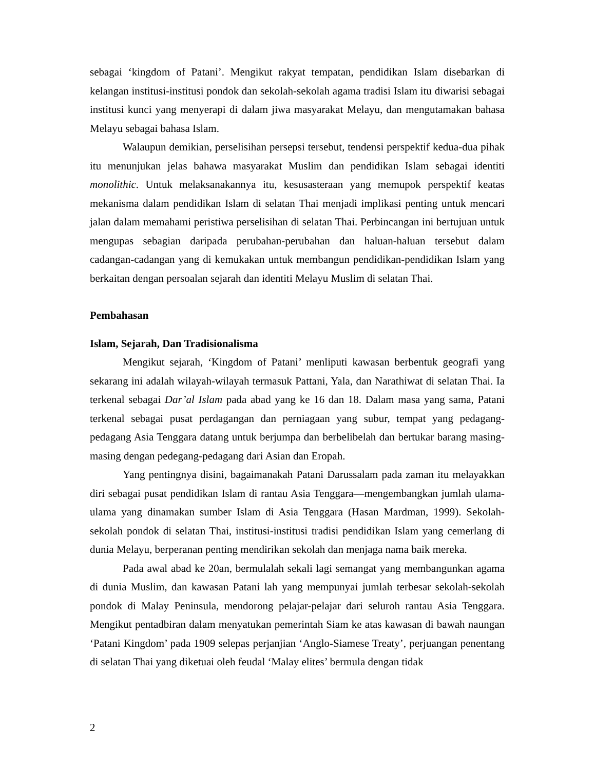sebagai ‘kingdom of Patani’. Mengikut rakyat tempatan, pendidikan Islam disebarkan di kelangan institusi-institusi pondok dan sekolah-sekolah agama tradisi Islam itu diwarisi sebagai institusi kunci yang menyerapi di dalam jiwa masyarakat Melayu, dan mengutamakan bahasa Melayu sebagai bahasa Islam.
Walaupun demikian, perselisihan persepsi tersebut, tendensi perspektif kedua-dua pihak itu menunjukan jelas bahawa masyarakat Muslim dan pendidikan Islam sebagai identiti monolithic. Untuk melaksanakannya itu, kesusasteraan yang memupok perspektif keatas mekanisma dalam pendidikan Islam di selatan Thai menjadi implikasi penting untuk mencari jalan dalam memahami peristiwa perselisihan di selatan Thai. Perbincangan ini bertujuan untuk mengupas sebagian daripada perubahan-perubahan dan haluan-haluan tersebut dalam cadangan-cadangan yang di kemukakan untuk membangun pendidikan-pendidikan Islam yang berkaitan dengan persoalan sejarah dan identiti Melayu Muslim di selatan Thai.
Pembahasan
Islam, Sejarah, Dan Tradisionalisma
Mengikut sejarah, ‘Kingdom of Patani’ menliputi kawasan berbentuk geografi yang sekarang ini adalah wilayah-wilayah termasuk Pattani, Yala, dan Narathiwat di selatan Thai. Ia terkenal sebagai Dar’al Islam pada abad yang ke 16 dan 18. Dalam masa yang sama, Patani terkenal sebagai pusat perdagangan dan perniagaan yang subur, tempat yang pedagang-pedagang Asia Tenggara datang untuk berjumpa dan berbelibelah dan bertukar barang masing-masing dengan pedegang-pedagang dari Asian dan Eropah.
Yang pentingnya disini, bagaimanakah Patani Darussalam pada zaman itu melayakkan diri sebagai pusat pendidikan Islam di rantau Asia Tenggara—mengembangkan jumlah ulama-ulama yang dinamakan sumber Islam di Asia Tenggara (Hasan Mardman, 1999). Sekolah-sekolah pondok di selatan Thai, institusi-institusi tradisi pendidikan Islam yang cemerlang di dunia Melayu, berperanan penting mendirikan sekolah dan menjaga nama baik mereka.
Pada awal abad ke 20an, bermulalah sekali lagi semangat yang membangunkan agama di dunia Muslim, dan kawasan Patani lah yang mempunyai jumlah terbesar sekolah-sekolah pondok di Malay Peninsula, mendorong pelajar-pelajar dari seluroh rantau Asia Tenggara. Mengikut pentadbiran dalam menyatukan pemerintah Siam ke atas kawasan di bawah naungan ‘Patani Kingdom’ pada 1909 selepas perjanjian ‘Anglo-Siamese Treaty’, perjuangan penentang di selatan Thai yang diketuai oleh feudal ‘Malay elites’ bermula dengan tidak
2